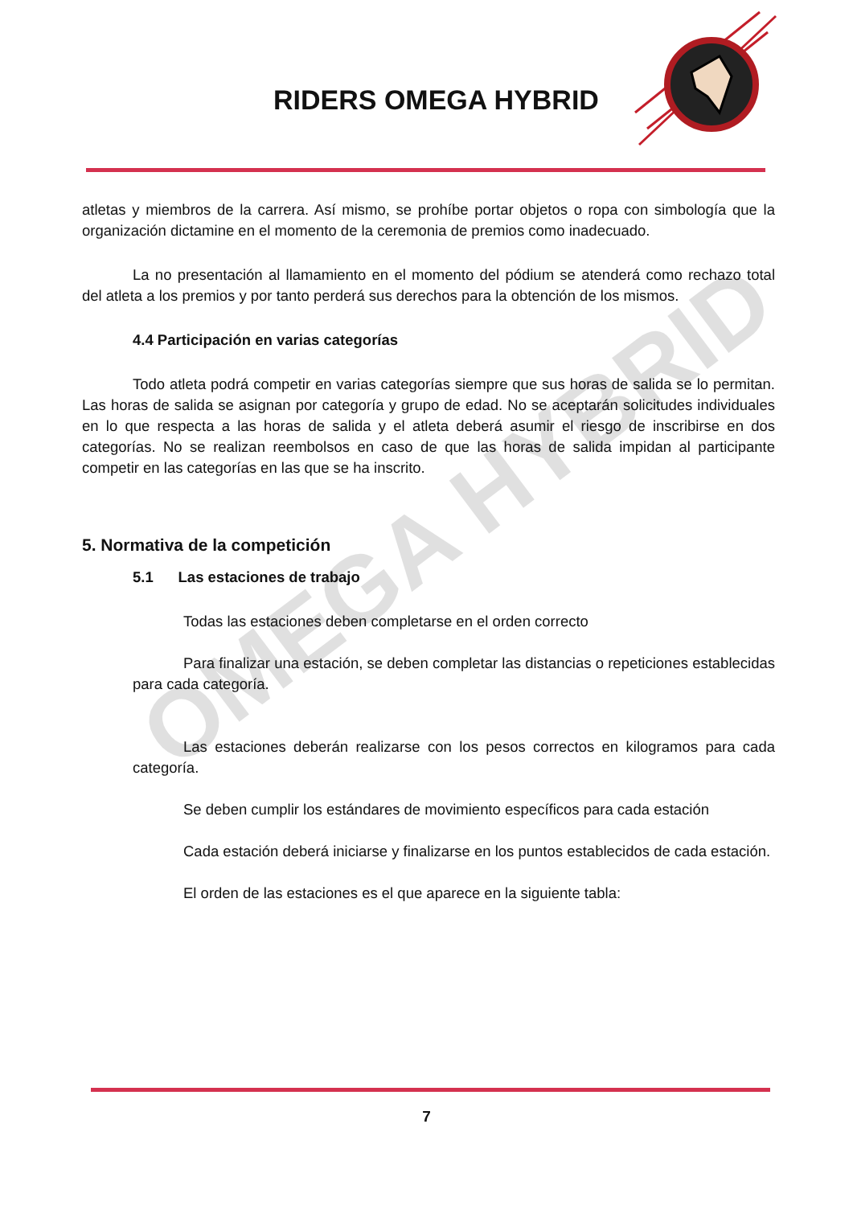RIDERS OMEGA HYBRID
OMEGA HYBRID
atletas y miembros de la carrera. Así mismo, se prohíbe portar objetos o ropa con simbología que la organización dictamine en el momento de la ceremonia de premios como inadecuado.
La no presentación al llamamiento en el momento del pódium se atenderá como rechazo total del atleta a los premios y por tanto perderá sus derechos para la obtención de los mismos.
4.4 Participación en varias categorías
Todo atleta podrá competir en varias categorías siempre que sus horas de salida se lo permitan. Las horas de salida se asignan por categoría y grupo de edad. No se aceptarán solicitudes individuales en lo que respecta a las horas de salida y el atleta deberá asumir el riesgo de inscribirse en dos categorías. No se realizan reembolsos en caso de que las horas de salida impidan al participante competir en las categorías en las que se ha inscrito.
5. Normativa de la competición
5.1 Las estaciones de trabajo
Todas las estaciones deben completarse en el orden correcto
Para finalizar una estación, se deben completar las distancias o repeticiones establecidas para cada categoría.
Las estaciones deberán realizarse con los pesos correctos en kilogramos para cada categoría.
Se deben cumplir los estándares de movimiento específicos para cada estación
Cada estación deberá iniciarse y finalizarse en los puntos establecidos de cada estación.
El orden de las estaciones es el que aparece en la siguiente tabla:
7